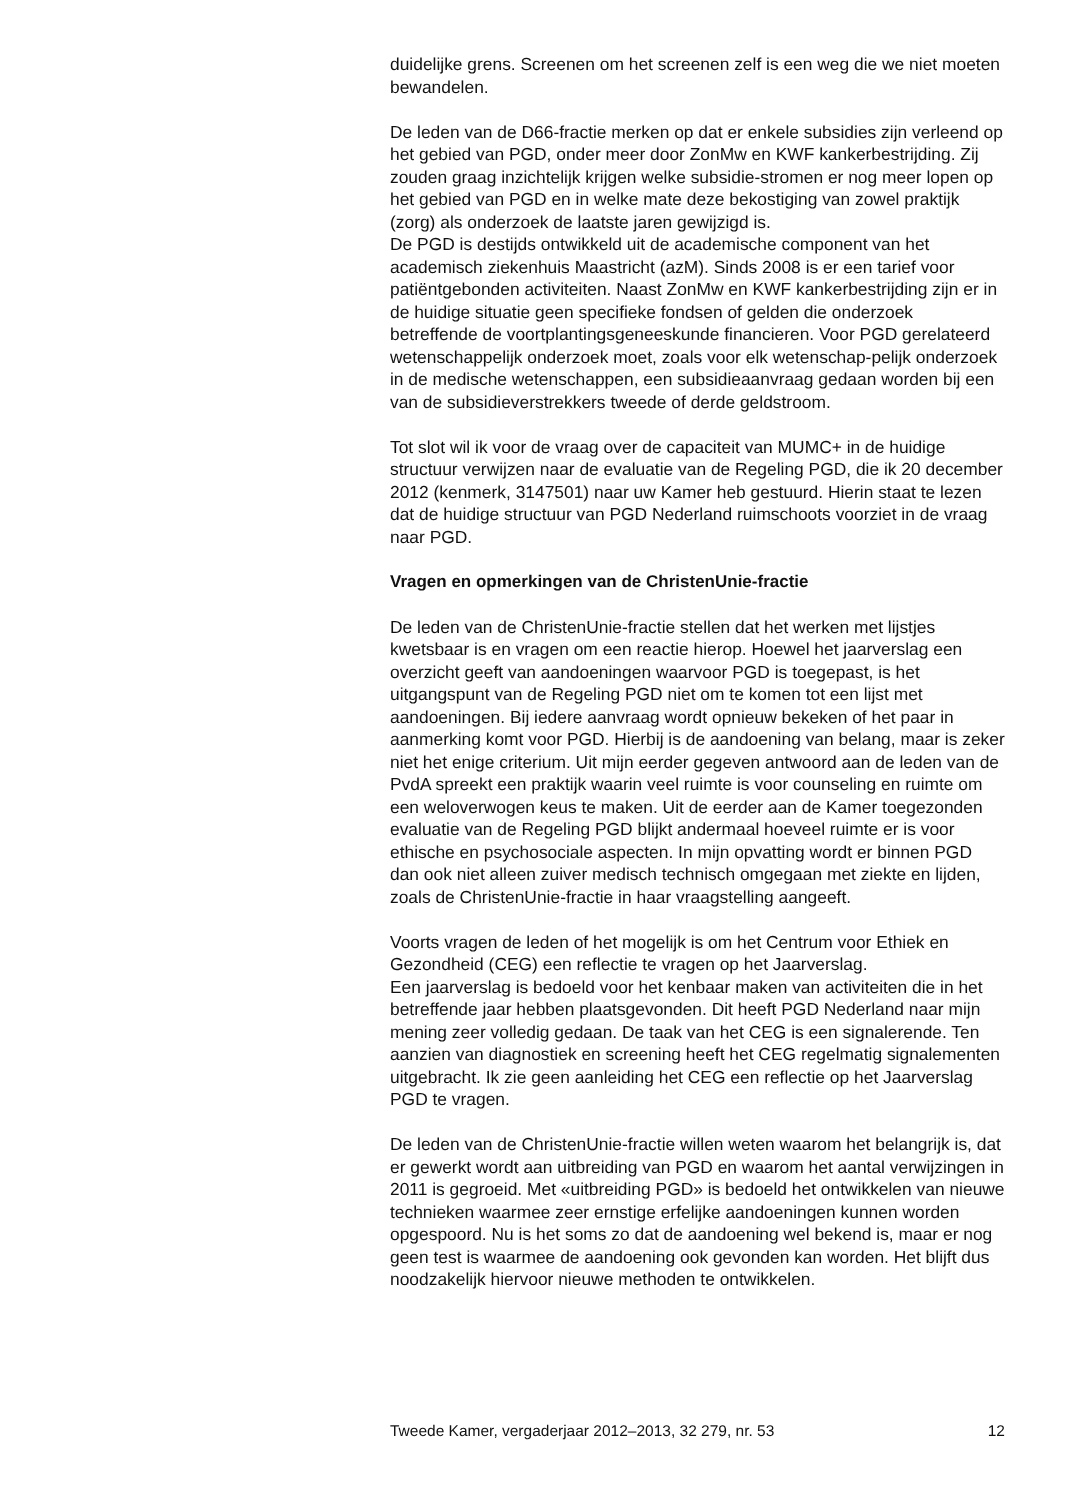duidelijke grens. Screenen om het screenen zelf is een weg die we niet moeten bewandelen.
De leden van de D66-fractie merken op dat er enkele subsidies zijn verleend op het gebied van PGD, onder meer door ZonMw en KWF kankerbestrijding. Zij zouden graag inzichtelijk krijgen welke subsidie-stromen er nog meer lopen op het gebied van PGD en in welke mate deze bekostiging van zowel praktijk (zorg) als onderzoek de laatste jaren gewijzigd is.
De PGD is destijds ontwikkeld uit de academische component van het academisch ziekenhuis Maastricht (azM). Sinds 2008 is er een tarief voor patiëntgebonden activiteiten. Naast ZonMw en KWF kankerbestrijding zijn er in de huidige situatie geen specifieke fondsen of gelden die onderzoek betreffende de voortplantingsgeneeskunde financieren. Voor PGD gerelateerd wetenschappelijk onderzoek moet, zoals voor elk wetenschap-pelijk onderzoek in de medische wetenschappen, een subsidieaanvraag gedaan worden bij een van de subsidieverstrekkers tweede of derde geldstroom.
Tot slot wil ik voor de vraag over de capaciteit van MUMC+ in de huidige structuur verwijzen naar de evaluatie van de Regeling PGD, die ik 20 december 2012 (kenmerk, 3147501) naar uw Kamer heb gestuurd. Hierin staat te lezen dat de huidige structuur van PGD Nederland ruimschoots voorziet in de vraag naar PGD.
Vragen en opmerkingen van de ChristenUnie-fractie
De leden van de ChristenUnie-fractie stellen dat het werken met lijstjes kwetsbaar is en vragen om een reactie hierop. Hoewel het jaarverslag een overzicht geeft van aandoeningen waarvoor PGD is toegepast, is het uitgangspunt van de Regeling PGD niet om te komen tot een lijst met aandoeningen. Bij iedere aanvraag wordt opnieuw bekeken of het paar in aanmerking komt voor PGD. Hierbij is de aandoening van belang, maar is zeker niet het enige criterium. Uit mijn eerder gegeven antwoord aan de leden van de PvdA spreekt een praktijk waarin veel ruimte is voor counseling en ruimte om een weloverwogen keus te maken. Uit de eerder aan de Kamer toegezonden evaluatie van de Regeling PGD blijkt andermaal hoeveel ruimte er is voor ethische en psychosociale aspecten. In mijn opvatting wordt er binnen PGD dan ook niet alleen zuiver medisch technisch omgegaan met ziekte en lijden, zoals de ChristenUnie-fractie in haar vraagstelling aangeeft.
Voorts vragen de leden of het mogelijk is om het Centrum voor Ethiek en Gezondheid (CEG) een reflectie te vragen op het Jaarverslag.
Een jaarverslag is bedoeld voor het kenbaar maken van activiteiten die in het betreffende jaar hebben plaatsgevonden. Dit heeft PGD Nederland naar mijn mening zeer volledig gedaan. De taak van het CEG is een signalerende. Ten aanzien van diagnostiek en screening heeft het CEG regelmatig signalementen uitgebracht. Ik zie geen aanleiding het CEG een reflectie op het Jaarverslag PGD te vragen.
De leden van de ChristenUnie-fractie willen weten waarom het belangrijk is, dat er gewerkt wordt aan uitbreiding van PGD en waarom het aantal verwijzingen in 2011 is gegroeid. Met «uitbreiding PGD» is bedoeld het ontwikkelen van nieuwe technieken waarmee zeer ernstige erfelijke aandoeningen kunnen worden opgespoord. Nu is het soms zo dat de aandoening wel bekend is, maar er nog geen test is waarmee de aandoening ook gevonden kan worden. Het blijft dus noodzakelijk hiervoor nieuwe methoden te ontwikkelen.
Tweede Kamer, vergaderjaar 2012–2013, 32 279, nr. 53 12